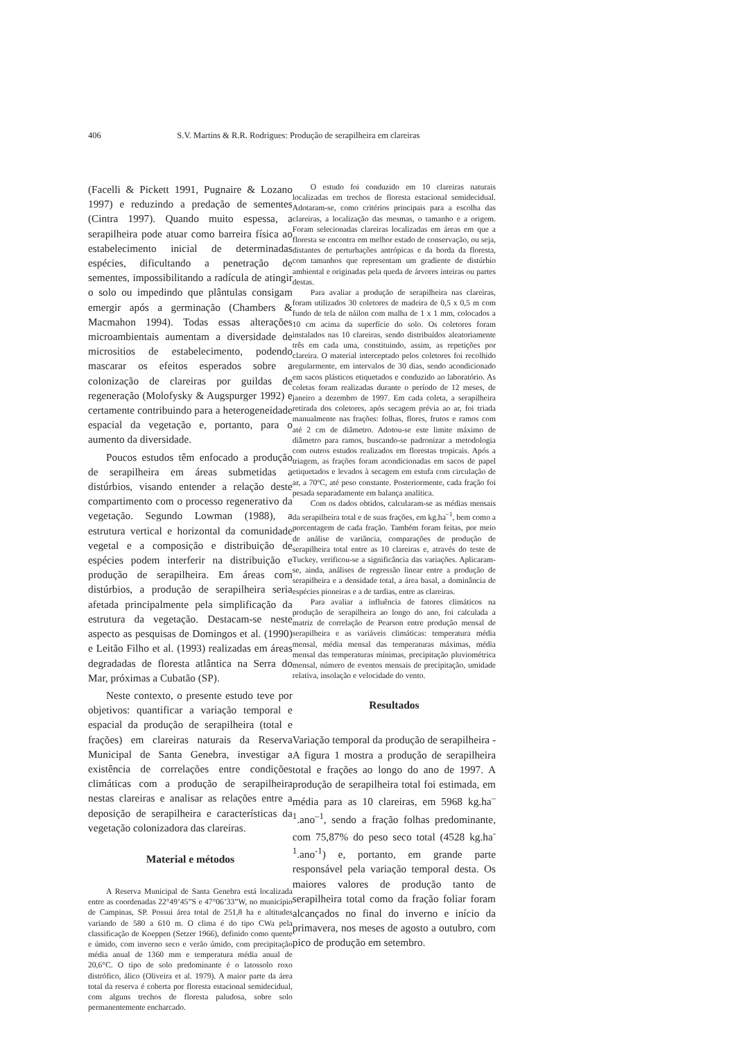406 S.V. Martins & R.R. Rodrigues: Produção de serapilheira em clareiras
(Facelli & Pickett 1991, Pugnaire & Lozano 1997) e reduzindo a predação de sementes (Cintra 1997). Quando muito espessa, a serapilheira pode atuar como barreira física ao estabelecimento inicial de determinadas espécies, dificultando a penetração de sementes, impossibilitando a radícula de atingir o solo ou impedindo que plântulas consigam emergir após a germinação (Chambers & Macmahon 1994). Todas essas alterações microambientais aumentam a diversidade de micrositios de estabelecimento, podendo mascarar os efeitos esperados sobre a colonização de clareiras por guildas de regeneração (Molofysky & Augspurger 1992) e certamente contribuindo para a heterogeneidade espacial da vegetação e, portanto, para o aumento da diversidade.
Poucos estudos têm enfocado a produção de serapilheira em áreas submetidas a distúrbios, visando entender a relação deste compartimento com o processo regenerativo da vegetação. Segundo Lowman (1988), a estrutura vertical e horizontal da comunidade vegetal e a composição e distribuição de espécies podem interferir na distribuição e produção de serapilheira. Em áreas com distúrbios, a produção de serapilheira seria afetada principalmente pela simplificação da estrutura da vegetação. Destacam-se neste aspecto as pesquisas de Domingos et al. (1990) e Leitão Filho et al. (1993) realizadas em áreas degradadas de floresta atlântica na Serra do Mar, próximas a Cubatão (SP).
Neste contexto, o presente estudo teve por objetivos: quantificar a variação temporal e espacial da produção de serapilheira (total e frações) em clareiras naturais da Reserva Municipal de Santa Genebra, investigar a existência de correlações entre condições climáticas com a produção de serapilheira nestas clareiras e analisar as relações entre a deposição de serapilheira e características da vegetação colonizadora das clareiras.
Material e métodos
A Reserva Municipal de Santa Genebra está localizada entre as coordenadas 22°49’45”S e 47°06’33”W, no município de Campinas, SP. Possui área total de 251,8 ha e altitudes variando de 580 a 610 m. O clima é do tipo CWa pela classificação de Koeppen (Setzer 1966), definido como quente e úmido, com inverno seco e verão úmido, com precipitação média anual de 1360 mm e temperatura média anual de 20,6°C. O tipo de solo predominante é o latossolo roxo distrófico, álico (Oliveira et al. 1979). A maior parte da área total da reserva é coberta por floresta estacional semidecidual, com alguns trechos de floresta paludosa, sobre solo permanentemente encharcado.
O estudo foi conduzido em 10 clareiras naturais localizadas em trechos de floresta estacional semidecidual. Adotaram-se, como critérios principais para a escolha das clareiras, a localização das mesmas, o tamanho e a origem. Foram selecionadas clareiras localizadas em áreas em que a floresta se encontra em melhor estado de conservação, ou seja, distantes de perturbações antrópicas e da borda da floresta, com tamanhos que representam um gradiente de distúrbio ambiental e originadas pela queda de árvores inteiras ou partes destas.
Para avaliar a produção de serapilheira nas clareiras, foram utilizados 30 coletores de madeira de 0,5 x 0,5 m com fundo de tela de náilon com malha de 1 x 1 mm, colocados a 10 cm acima da superfície do solo. Os coletores foram instalados nas 10 clareiras, sendo distribuídos aleatoriamente três em cada uma, constituindo, assim, as repetições por clareira. O material interceptado pelos coletores foi recolhido regularmente, em intervalos de 30 dias, sendo acondicionado em sacos plásticos etiquetados e conduzido ao laboratório. As coletas foram realizadas durante o período de 12 meses, de janeiro a dezembro de 1997. Em cada coleta, a serapilheira retirada dos coletores, após secagem prévia ao ar, foi triada manualmente nas frações: folhas, flores, frutos e ramos com até 2 cm de diâmetro. Adotou-se este limite máximo de diâmetro para ramos, buscando-se padronizar a metodologia com outros estudos realizados em florestas tropicais. Após a triagem, as frações foram acondicionadas em sacos de papel etiquetados e levados à secagem em estufa com circulação de ar, a 70ºC, até peso constante. Posteriormente, cada fração foi pesada separadamente em balança analítica.
Com os dados obtidos, calcularam-se as médias mensais da serapilheira total e de suas frações, em kg.ha<sup>–1</sup>, bem como a porcentagem de cada fração. Também foram feitas, por meio de análise de variância, comparações de produção de serapilheira total entre as 10 clareiras e, através do teste de Tuckey, verificou-se a significância das variações. Aplicaram-se, ainda, análises de regressão linear entre a produção de serapilheira e a densidade total, a área basal, a dominância de espécies pioneiras e a de tardias, entre as clareiras.
Para avaliar a influência de fatores climáticos na produção de serapilheira ao longo do ano, foi calculada a matriz de correlação de Pearson entre produção mensal de serapilheira e as variáveis climáticas: temperatura média mensal, média mensal das temperaturas máximas, média mensal das temperaturas mínimas, precipitação pluviométrica mensal, número de eventos mensais de precipitação, umidade relativa, insolação e velocidade do vento.
Resultados
Variação temporal da produção de serapilheira - A figura 1 mostra a produção de serapilheira total e frações ao longo do ano de 1997. A produção de serapilheira total foi estimada, em média para as 10 clareiras, em 5968 kg.ha<sup>–1</sup>.ano<sup>–1</sup>, sendo a fração folhas predominante, com 75,87% do peso seco total (4528 kg.ha<sup>-1</sup>.ano<sup>-1</sup>) e, portanto, em grande parte responsável pela variação temporal desta. Os maiores valores de produção tanto de serapilheira total como da fração foliar foram alcançados no final do inverno e início da primavera, nos meses de agosto a outubro, com pico de produção em setembro.